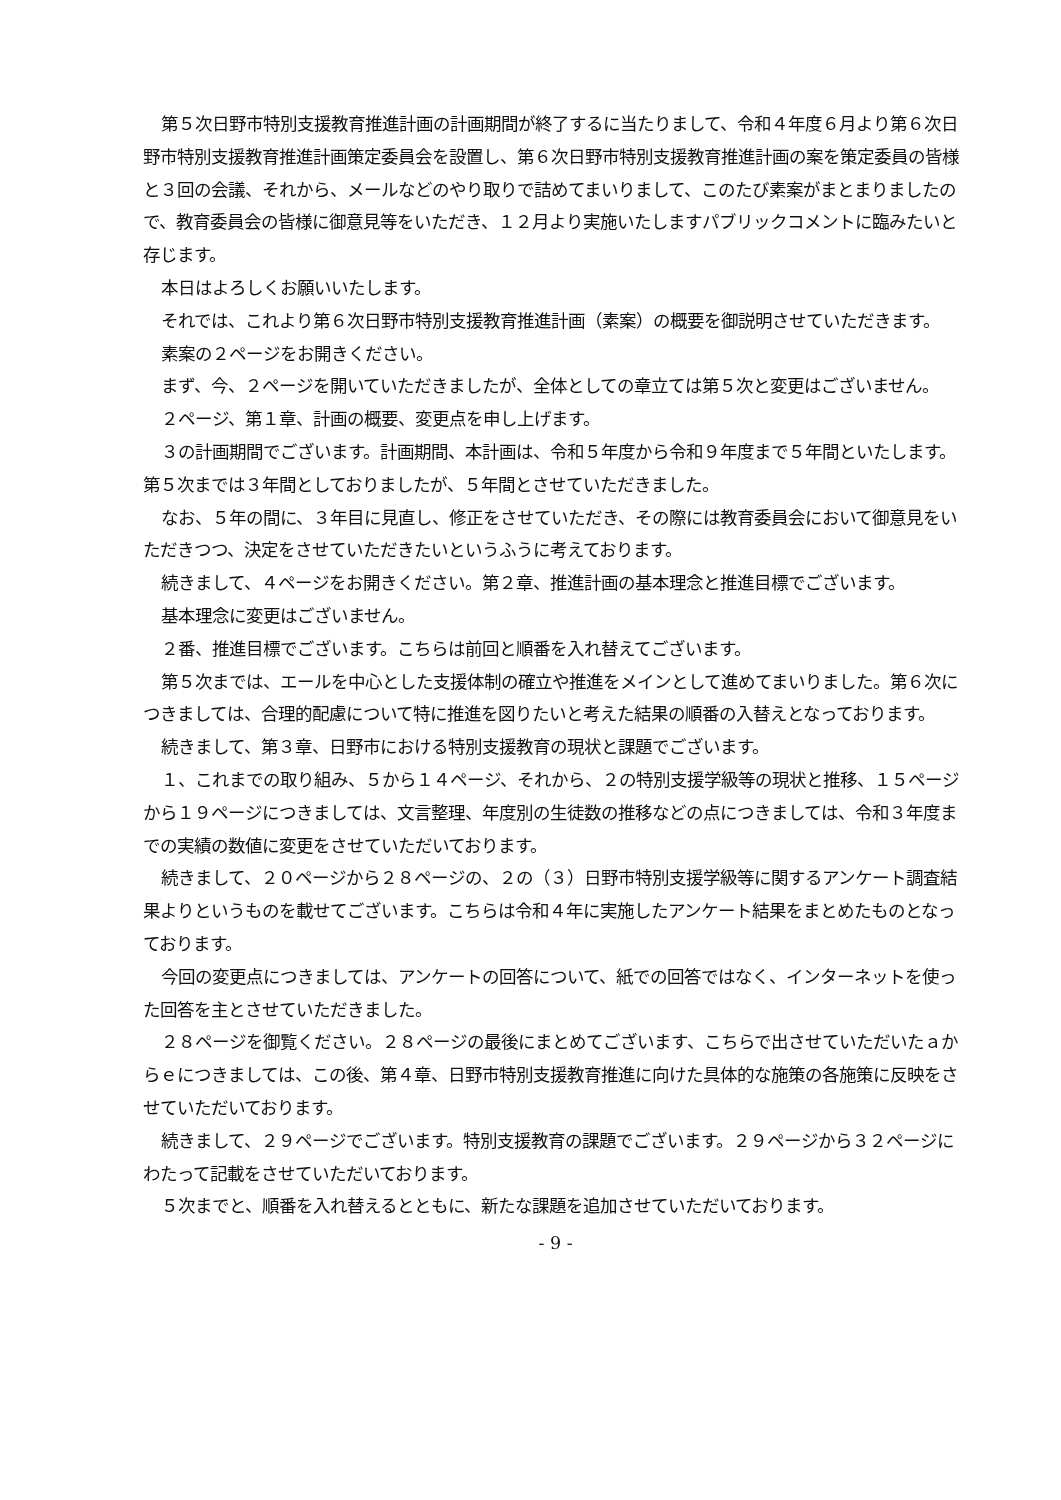第５次日野市特別支援教育推進計画の計画期間が終了するに当たりまして、令和４年度６月より第６次日野市特別支援教育推進計画策定委員会を設置し、第６次日野市特別支援教育推進計画の案を策定委員の皆様と３回の会議、それから、メールなどのやり取りで詰めてまいりまして、このたび素案がまとまりましたので、教育委員会の皆様に御意見等をいただき、１２月より実施いたしますパブリックコメントに臨みたいと存じます。
本日はよろしくお願いいたします。
それでは、これより第６次日野市特別支援教育推進計画（素案）の概要を御説明させていただきます。
素案の２ページをお開きください。
まず、今、２ページを開いていただきましたが、全体としての章立ては第５次と変更はございません。
２ページ、第１章、計画の概要、変更点を申し上げます。
３の計画期間でございます。計画期間、本計画は、令和５年度から令和９年度まで５年間といたします。第５次までは３年間としておりましたが、５年間とさせていただきました。
なお、５年の間に、３年目に見直し、修正をさせていただき、その際には教育委員会において御意見をいただきつつ、決定をさせていただきたいというふうに考えております。
続きまして、４ページをお開きください。第２章、推進計画の基本理念と推進目標でございます。
基本理念に変更はございません。
２番、推進目標でございます。こちらは前回と順番を入れ替えてございます。
第５次までは、エールを中心とした支援体制の確立や推進をメインとして進めてまいりました。第６次につきましては、合理的配慮について特に推進を図りたいと考えた結果の順番の入替えとなっております。
続きまして、第３章、日野市における特別支援教育の現状と課題でございます。
１、これまでの取り組み、５から１４ページ、それから、２の特別支援学級等の現状と推移、１５ページから１９ページにつきましては、文言整理、年度別の生徒数の推移などの点につきましては、令和３年度までの実績の数値に変更をさせていただいております。
続きまして、２０ページから２８ページの、２の（３）日野市特別支援学級等に関するアンケート調査結果よりというものを載せてございます。こちらは令和４年に実施したアンケート結果をまとめたものとなっております。
今回の変更点につきましては、アンケートの回答について、紙での回答ではなく、インターネットを使った回答を主とさせていただきました。
２８ページを御覧ください。２８ページの最後にまとめてございます、こちらで出させていただいたａからｅにつきましては、この後、第４章、日野市特別支援教育推進に向けた具体的な施策の各施策に反映をさせていただいております。
続きまして、２９ページでございます。特別支援教育の課題でございます。２９ページから３２ページにわたって記載をさせていただいております。
５次までと、順番を入れ替えるとともに、新たな課題を追加させていただいております。
- 9 -